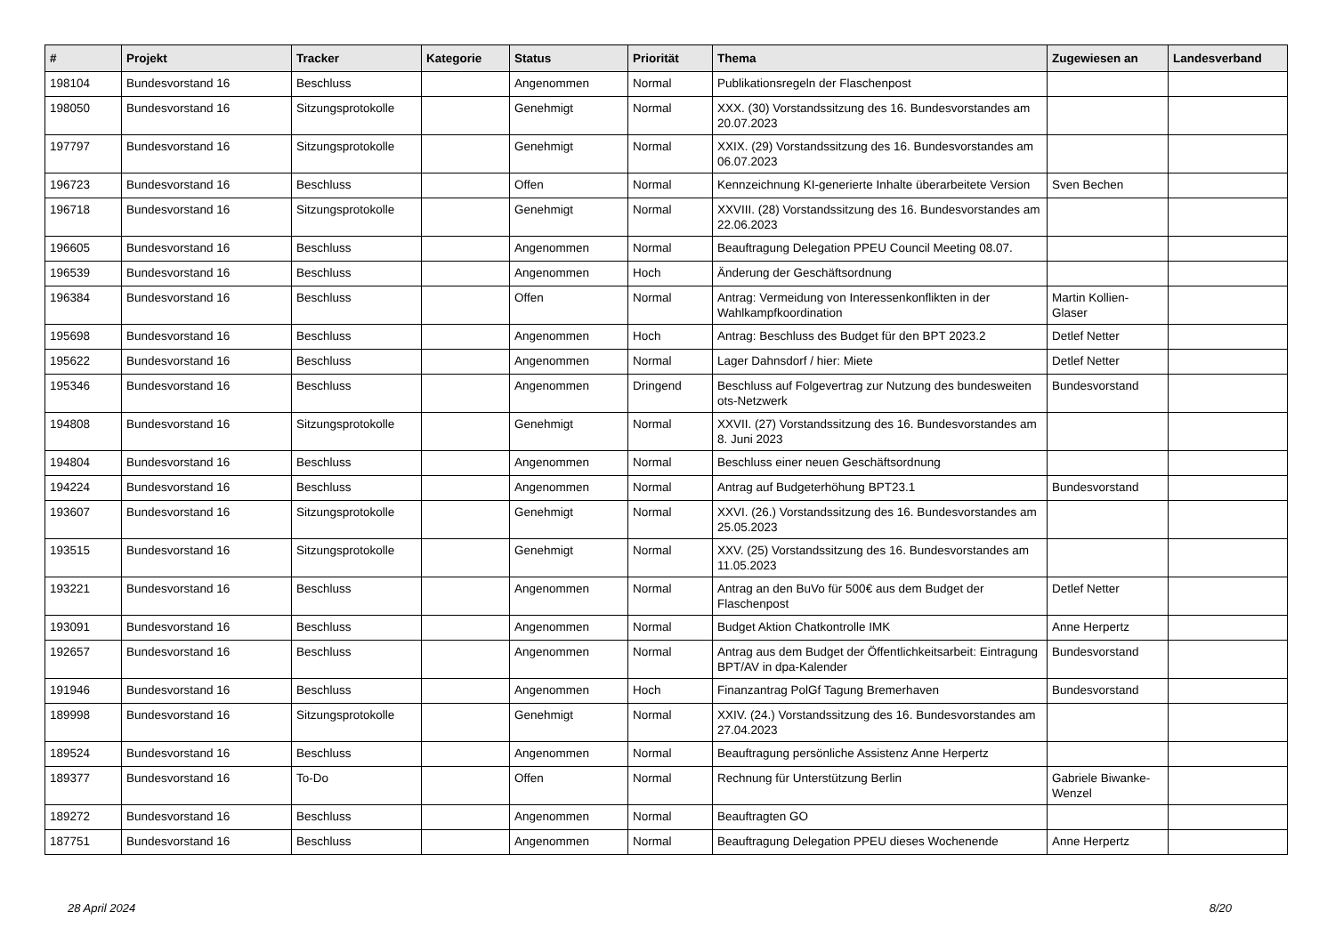| # | Projekt | Tracker | Kategorie | Status | Priorität | Thema | Zugewiesen an | Landesverband |
| --- | --- | --- | --- | --- | --- | --- | --- | --- |
| 198104 | Bundesvorstand 16 | Beschluss | | Angenommen | Normal | Publikationsregeln der Flaschenpost | | |
| 198050 | Bundesvorstand 16 | Sitzungsprotokolle | | Genehmigt | Normal | XXX. (30) Vorstandssitzung des 16. Bundesvorstandes am 20.07.2023 | | |
| 197797 | Bundesvorstand 16 | Sitzungsprotokolle | | Genehmigt | Normal | XXIX. (29) Vorstandssitzung des 16. Bundesvorstandes am 06.07.2023 | | |
| 196723 | Bundesvorstand 16 | Beschluss | | Offen | Normal | Kennzeichnung KI-generierte Inhalte überarbeitete Version | Sven Bechen | |
| 196718 | Bundesvorstand 16 | Sitzungsprotokolle | | Genehmigt | Normal | XXVIII. (28) Vorstandssitzung des 16. Bundesvorstandes am 22.06.2023 | | |
| 196605 | Bundesvorstand 16 | Beschluss | | Angenommen | Normal | Beauftragung Delegation PPEU Council Meeting 08.07. | | |
| 196539 | Bundesvorstand 16 | Beschluss | | Angenommen | Hoch | Änderung der Geschäftsordnung | | |
| 196384 | Bundesvorstand 16 | Beschluss | | Offen | Normal | Antrag: Vermeidung von Interessenkonflikten in der Wahlkampfkoordination | Martin Kollien-Glaser | |
| 195698 | Bundesvorstand 16 | Beschluss | | Angenommen | Hoch | Antrag: Beschluss des Budget für den BPT 2023.2 | Detlef Netter | |
| 195622 | Bundesvorstand 16 | Beschluss | | Angenommen | Normal | Lager Dahnsdorf / hier: Miete | Detlef Netter | |
| 195346 | Bundesvorstand 16 | Beschluss | | Angenommen | Dringend | Beschluss auf Folgevertrag zur Nutzung des bundesweiten ots-Netzwerk | Bundesvorstand | |
| 194808 | Bundesvorstand 16 | Sitzungsprotokolle | | Genehmigt | Normal | XXVII. (27) Vorstandssitzung des 16. Bundesvorstandes am 8. Juni 2023 | | |
| 194804 | Bundesvorstand 16 | Beschluss | | Angenommen | Normal | Beschluss einer neuen Geschäftsordnung | | |
| 194224 | Bundesvorstand 16 | Beschluss | | Angenommen | Normal | Antrag auf Budgeterhöhung BPT23.1 | Bundesvorstand | |
| 193607 | Bundesvorstand 16 | Sitzungsprotokolle | | Genehmigt | Normal | XXVI. (26.) Vorstandssitzung des 16. Bundesvorstandes am 25.05.2023 | | |
| 193515 | Bundesvorstand 16 | Sitzungsprotokolle | | Genehmigt | Normal | XXV. (25) Vorstandssitzung des 16. Bundesvorstandes am 11.05.2023 | | |
| 193221 | Bundesvorstand 16 | Beschluss | | Angenommen | Normal | Antrag an den BuVo für 500€ aus dem Budget der Flaschenpost | Detlef Netter | |
| 193091 | Bundesvorstand 16 | Beschluss | | Angenommen | Normal | Budget Aktion Chatkontrolle IMK | Anne Herpertz | |
| 192657 | Bundesvorstand 16 | Beschluss | | Angenommen | Normal | Antrag aus dem Budget der Öffentlichkeitsarbeit: Eintragung BPT/AV in dpa-Kalender | Bundesvorstand | |
| 191946 | Bundesvorstand 16 | Beschluss | | Angenommen | Hoch | Finanzantrag PolGf Tagung Bremerhaven | Bundesvorstand | |
| 189998 | Bundesvorstand 16 | Sitzungsprotokolle | | Genehmigt | Normal | XXIV. (24.) Vorstandssitzung des 16. Bundesvorstandes am 27.04.2023 | | |
| 189524 | Bundesvorstand 16 | Beschluss | | Angenommen | Normal | Beauftragung persönliche Assistenz Anne Herpertz | | |
| 189377 | Bundesvorstand 16 | To-Do | | Offen | Normal | Rechnung für Unterstützung Berlin | Gabriele Biwanke-Wenzel | |
| 189272 | Bundesvorstand 16 | Beschluss | | Angenommen | Normal | Beauftragten GO | | |
| 187751 | Bundesvorstand 16 | Beschluss | | Angenommen | Normal | Beauftragung Delegation PPEU dieses Wochenende | Anne Herpertz | |
28 April 2024 8/20